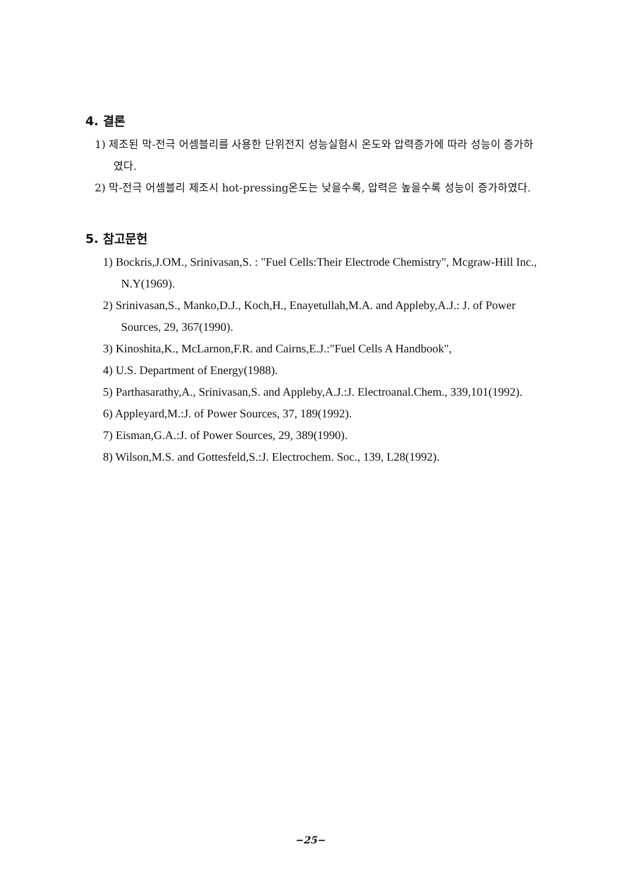4. 결론
1) 제조된 막-전극 어셈블리를 사용한 단위전지 성능실험시 온도와 압력증가에 따라 성능이 증가하였다.
2) 막-전극 어셈블리 제조시 hot-pressing온도는 낮을수록, 압력은 높을수록 성능이 증가하였다.
5. 참고문헌
1) Bockris,J.OM., Srinivasan,S. : "Fuel Cells:Their Electrode Chemistry", Mcgraw-Hill Inc., N.Y(1969).
2) Srinivasan,S., Manko,D.J., Koch,H., Enayetullah,M.A. and Appleby,A.J.: J. of Power Sources, 29, 367(1990).
3) Kinoshita,K., McLarnon,F.R. and Cairns,E.J.:"Fuel Cells A Handbook",
4) U.S. Department of Energy(1988).
5) Parthasarathy,A., Srinivasan,S. and Appleby,A.J.:J. Electroanal.Chem., 339,101(1992).
6) Appleyard,M.:J. of Power Sources, 37, 189(1992).
7) Eisman,G.A.:J. of Power Sources, 29, 389(1990).
8) Wilson,M.S. and Gottesfeld,S.:J. Electrochem. Soc., 139, L28(1992).
−25−